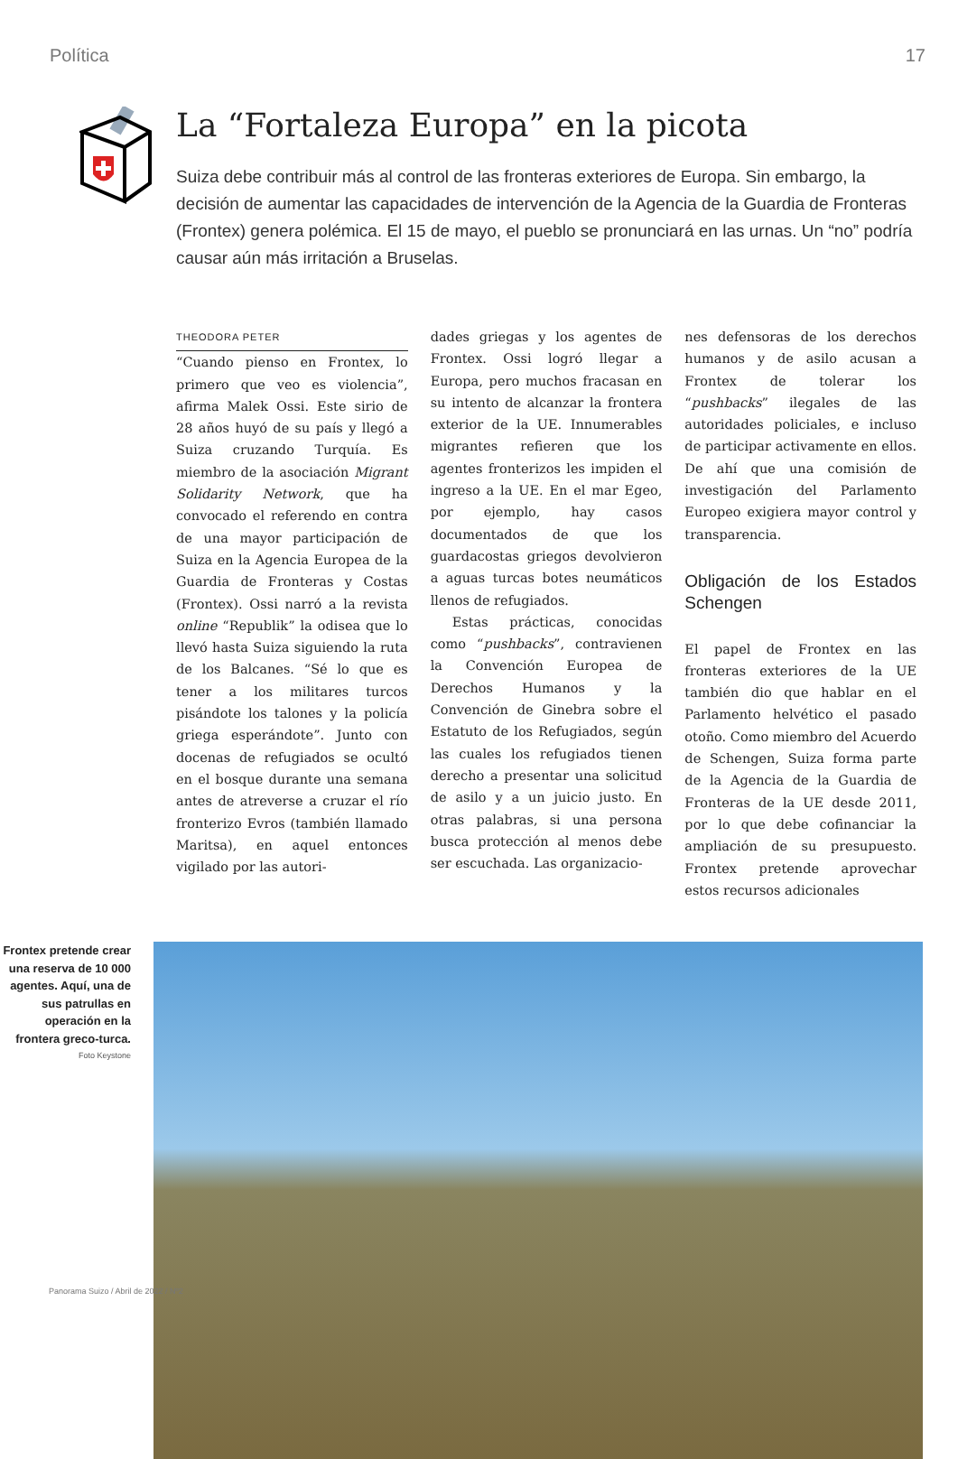Política 17
La “Fortaleza Europa” en la picota
Suiza debe contribuir más al control de las fronteras exteriores de Europa. Sin embargo, la decisión de aumentar las capacidades de intervención de la Agencia de la Guardia de Fronteras (Frontex) genera polémica. El 15 de mayo, el pueblo se pronunciará en las urnas. Un “no” podría causar aún más irritación a Bruselas.
THEODORA PETER
“Cuando pienso en Frontex, lo primero que veo es violencia”, afirma Malek Ossi. Este sirio de 28 años huyó de su país y llegó a Suiza cruzando Turquía. Es miembro de la asociación Migrant Solidarity Network, que ha convocado el referendo en contra de una mayor participación de Suiza en la Agencia Europea de la Guardia de Fronteras y Costas (Frontex). Ossi narró a la revista online “Republik” la odisea que lo llevó hasta Suiza siguiendo la ruta de los Balcanes. “Sé lo que es tener a los militares turcos pisándote los talones y la policía griega esperándote”. Junto con docenas de refugiados se ocultó en el bosque durante una semana antes de atreverse a cruzar el río fronterizo Evros (también llamado Maritsa), en aquel entonces vigilado por las autori-
dades griegas y los agentes de Frontex. Ossi logró llegar a Europa, pero muchos fracasan en su intento de alcanzar la frontera exterior de la UE. Innumerables migrantes refieren que los agentes fronterizos les impiden el ingreso a la UE. En el mar Egeo, por ejemplo, hay casos documentados de que los guardacostas griegos devolvieron a aguas turcas botes neumáticos llenos de refugiados.
Estas prácticas, conocidas como “pushbacks”, contravienen la Convención Europea de Derechos Humanos y la Convención de Ginebra sobre el Estatuto de los Refugiados, según las cuales los refugiados tienen derecho a presentar una solicitud de asilo y a un juicio justo. En otras palabras, si una persona busca protección al menos debe ser escuchada. Las organizacio-
nes defensoras de los derechos humanos y de asilo acusan a Frontex de tolerar los “pushbacks” ilegales de las autoridades policiales, e incluso de participar activamente en ellos. De ahí que una comisión de investigación del Parlamento Europeo exigiera mayor control y transparencia.
Obligación de los Estados Schengen
El papel de Frontex en las fronteras exteriores de la UE también dio que hablar en el Parlamento helvético el pasado otoño. Como miembro del Acuerdo de Schengen, Suiza forma parte de la Agencia de la Guardia de Fronteras de la UE desde 2011, por lo que debe cofinanciar la ampliación de su presupuesto. Frontex pretende aprovechar estos recursos adicionales
Frontex pretende crear una reserva de 10 000 agentes. Aquí, una de sus patrullas en operación en la frontera greco-turca.
Foto Keystone
Panorama Suizo / Abril de 2022 / Nº2